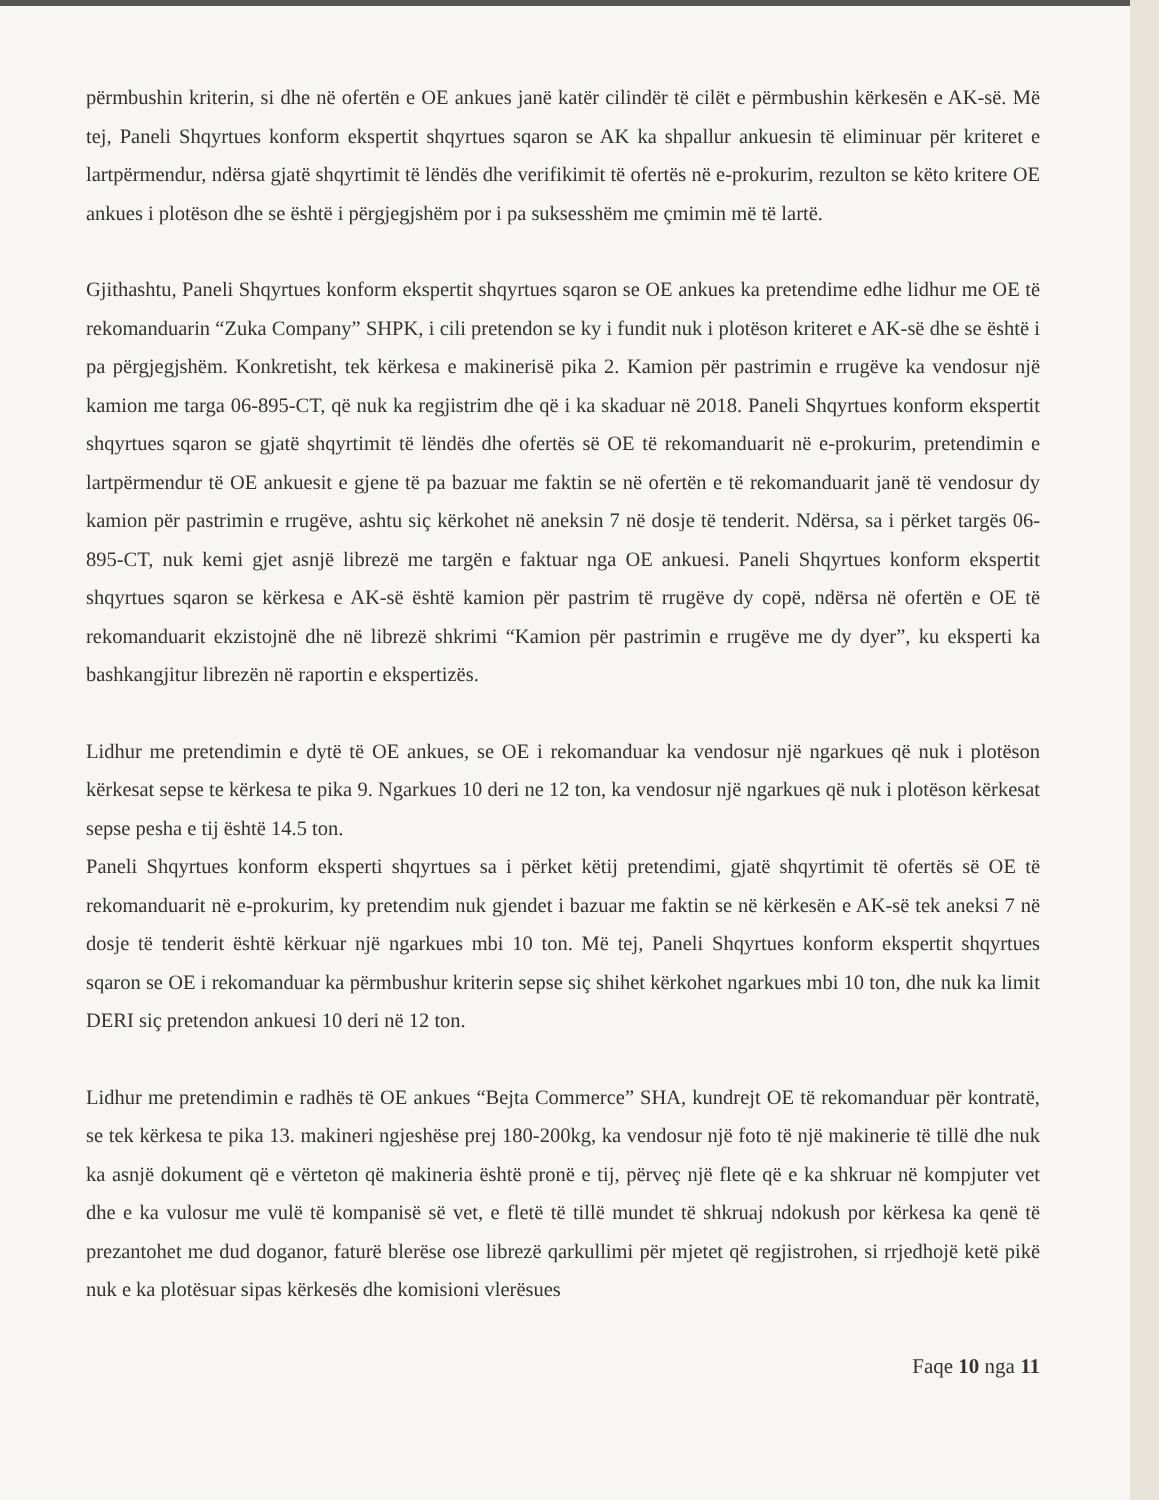përmbushin kriterin, si dhe në ofertën e OE ankues janë katër cilindër të cilët e përmbushin kërkesën e AK-së. Më tej, Paneli Shqyrtues konform ekspertit shqyrtues sqaron se AK ka shpallur ankuesin të eliminuar për kriteret e lartpërmendur, ndërsa gjatë shqyrtimit të lëndës dhe verifikimit të ofertës në e-prokurim, rezulton se këto kritere OE ankues i plotëson dhe se është i përgjegjshëm por i pa suksesshëm me çmimin më të lartë.
Gjithashtu, Paneli Shqyrtues konform ekspertit shqyrtues sqaron se OE ankues ka pretendime edhe lidhur me OE të rekomanduarin “Zuka Company” SHPK, i cili pretendon se ky i fundit nuk i plotëson kriteret e AK-së dhe se është i pa përgjegjshëm. Konkretisht, tek kërkesa e makinerisë pika 2. Kamion për pastrimin e rrugëve ka vendosur një kamion me targa 06-895-CT, që nuk ka regjistrim dhe që i ka skaduar në 2018. Paneli Shqyrtues konform ekspertit shqyrtues sqaron se gjatë shqyrtimit të lëndës dhe ofertës së OE të rekomanduarit në e-prokurim, pretendimin e lartpërmendur të OE ankuesit e gjene të pa bazuar me faktin se në ofertën e të rekomanduarit janë të vendosur dy kamion për pastrimin e rrugëve, ashtu siç kërkohet në aneksin 7 në dosje të tenderit. Ndërsa, sa i përket targës 06-895-CT, nuk kemi gjet asnjë librezë me targën e faktuar nga OE ankuesi. Paneli Shqyrtues konform ekspertit shqyrtues sqaron se kërkesa e AK-së është kamion për pastrim të rrugëve dy copë, ndërsa në ofertën e OE të rekomanduarit ekzistojnë dhe në librezë shkrimi “Kamion për pastrimin e rrugëve me dy dyer”, ku eksperti ka bashkangjitur librezën në raportin e ekspertizës.
Lidhur me pretendimin e dytë të OE ankues, se OE i rekomanduar ka vendosur një ngarkues që nuk i plotëson kërkesat sepse te kërkesa te pika 9. Ngarkues 10 deri ne 12 ton, ka vendosur një ngarkues që nuk i plotëson kërkesat sepse pesha e tij është 14.5 ton.
Paneli Shqyrtues konform eksperti shqyrtues sa i përket këtij pretendimi, gjatë shqyrtimit të ofertës së OE të rekomanduarit në e-prokurim, ky pretendim nuk gjendet i bazuar me faktin se në kërkesën e AK-së tek aneksi 7 në dosje të tenderit është kërkuar një ngarkues mbi 10 ton. Më tej, Paneli Shqyrtues konform ekspertit shqyrtues sqaron se OE i rekomanduar ka përmbushur kriterin sepse siç shihet kërkohet ngarkues mbi 10 ton, dhe nuk ka limit DERI siç pretendon ankuesi 10 deri në 12 ton.
Lidhur me pretendimin e radhës të OE ankues “Bejta Commerce” SHA, kundrejt OE të rekomanduar për kontratë, se tek kërkesa te pika 13. makineri ngjeshëse prej 180-200kg, ka vendosur një foto të një makinerie të tillë dhe nuk ka asnjë dokument që e vërteton që makineria është pronë e tij, përveç një flete që e ka shkruar në kompjuter vet dhe e ka vulosur me vulë të kompanisë së vet, e fletë të tillë mundet të shkruaj ndokush por kërkesa ka qenë të prezantohet me dud doganor, faturë blerëse ose librezë qarkullimi për mjetet që regjistrohen, si rrjedhojë ketë pikë nuk e ka plotësuar sipas kërkesës dhe komisioni vlerësues
Faqe 10 nga 11